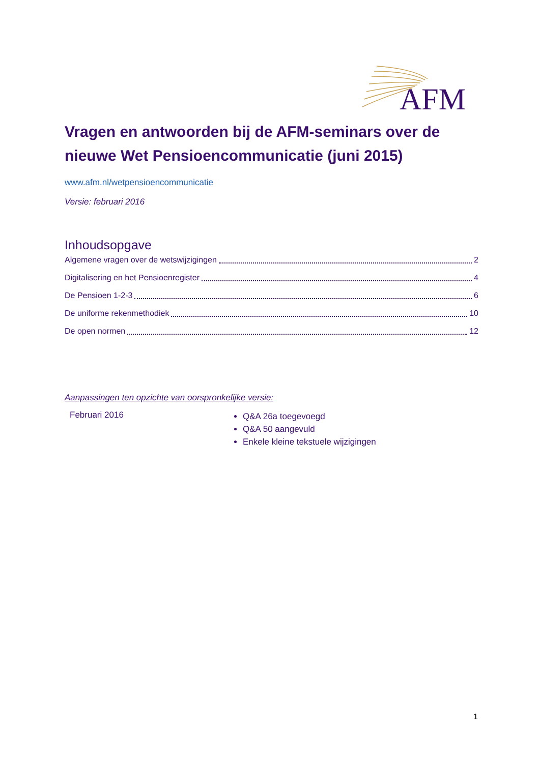AFM
Vragen en antwoorden bij de AFM-seminars over de nieuwe Wet Pensioencommunicatie (juni 2015)
www.afm.nl/wetpensioencommunicatie
Versie: februari 2016
Inhoudsopgave
Algemene vragen over de wetswijzigingen 2
Digitalisering en het Pensioenregister 4
De Pensioen 1-2-3 6
De uniforme rekenmethodiek 10
De open normen 12
Aanpassingen ten opzichte van oorspronkelijke versie:
| Februari 2016 | Q&A 26a toegevoegd Q&A 50 aangevuld Enkele kleine tekstuele wijzigingen |
1